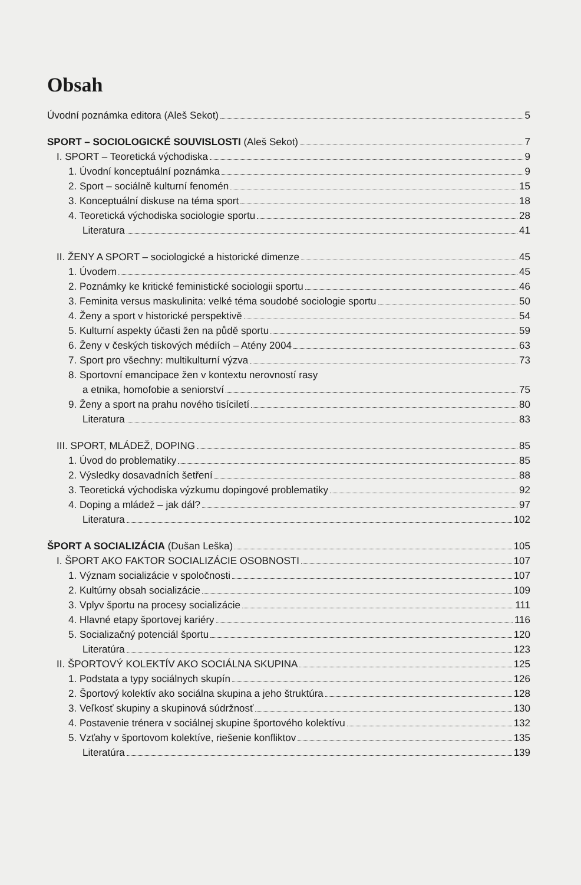Obsah
Úvodní poznámka editora (Aleš Sekot) 5
SPORT – SOCIOLOGICKÉ SOUVISLOSTI (Aleš Sekot) 7
I. SPORT – Teoretická východiska 9
1. Úvodní konceptuální poznámka 9
2. Sport – sociálně kulturní fenomén 15
3. Konceptuální diskuse na téma sport 18
4. Teoretická východiska sociologie sportu 28
Literatura 41
II. ŽENY A SPORT – sociologické a historické dimenze 45
1. Úvodem 45
2. Poznámky ke kritické feministické sociologii sportu 46
3. Feminita versus maskulinita: velké téma soudobé sociologie sportu 50
4. Ženy a sport v historické perspektivě 54
5. Kulturní aspekty účasti žen na půdě sportu 59
6. Ženy v českých tiskových médiích – Atény 2004 63
7. Sport pro všechny: multikulturní výzva 73
8. Sportovní emancipace žen v kontextu nerovností rasy
a etnika, homofobie a seniorství 75
9. Ženy a sport na prahu nového tisíciletí 80
Literatura 83
III. SPORT, MLÁDEŽ, DOPING 85
1. Úvod do problematiky 85
2. Výsledky dosavadních šetření 88
3. Teoretická východiska výzkumu dopingové problematiky 92
4. Doping a mládež – jak dál? 97
Literatura 102
ŠPORT A SOCIALIZÁCIA (Dušan Leška) 105
I. ŠPORT AKO FAKTOR SOCIALIZÁCIE OSOBNOSTI 107
1. Význam socializácie v spoločnosti 107
2. Kultúrny obsah socializácie 109
3. Vplyv športu na procesy socializácie 111
4. Hlavné etapy športovej kariéry 116
5. Socializačný potenciál športu 120
Literatúra 123
II. ŠPORTOVÝ KOLEKTÍV AKO SOCIÁLNA SKUPINA 125
1. Podstata a typy sociálnych skupín 126
2. Športový kolektív ako sociálna skupina a jeho štruktúra 128
3. Veľkosť skupiny a skupinová súdržnosť 130
4. Postavenie trénera v sociálnej skupine športového kolektívu 132
5. Vzťahy v športovom kolektíve, riešenie konfliktov 135
Literatúra 139